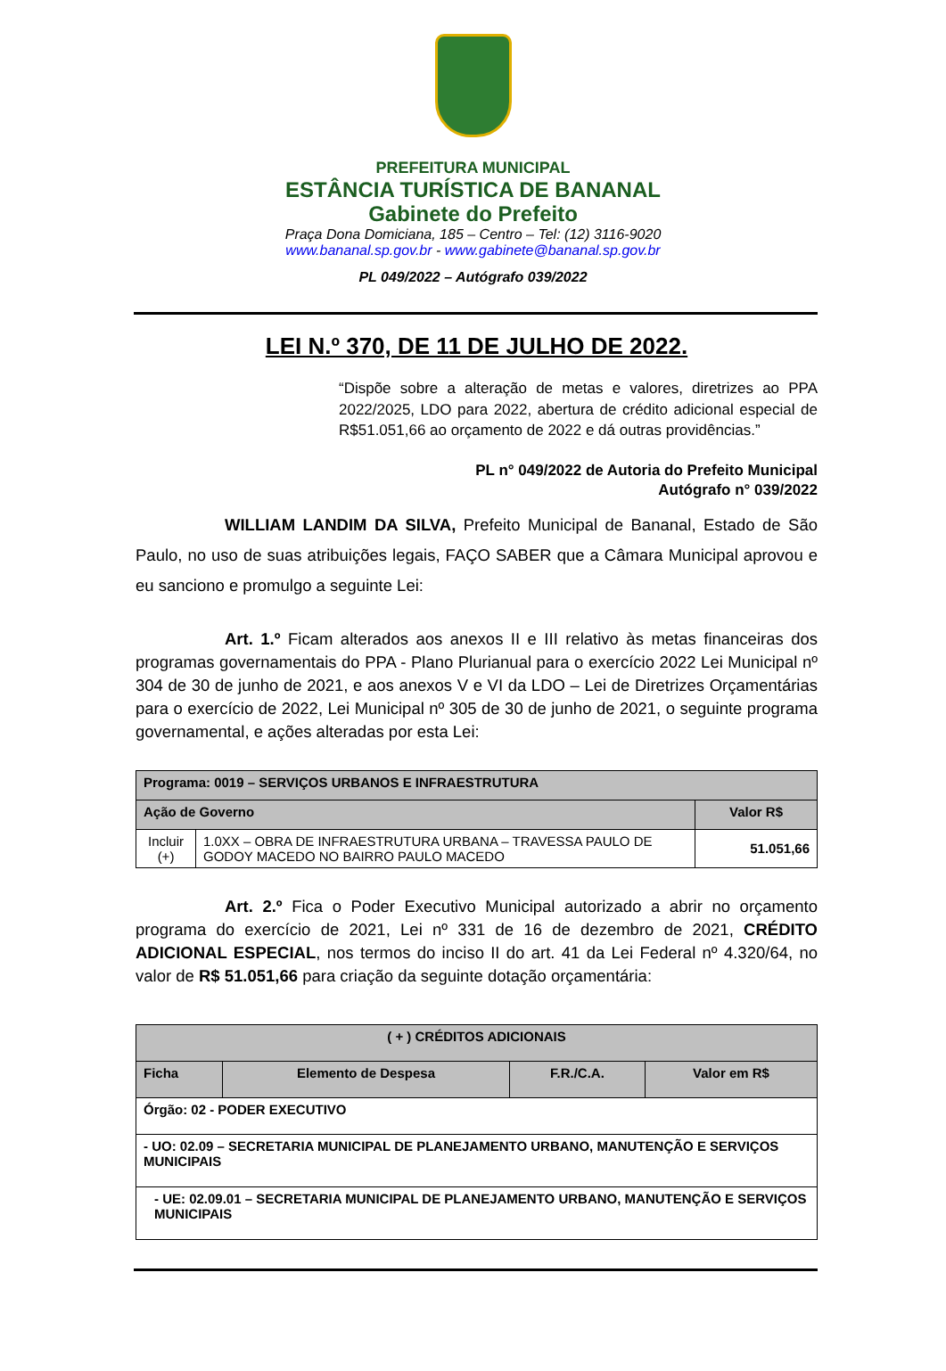PREFEITURA MUNICIPAL
ESTÂNCIA TURÍSTICA DE BANANAL
Gabinete do Prefeito
Praça Dona Domiciana, 185 – Centro – Tel: (12) 3116-9020
www.bananal.sp.gov.br - www.gabinete@bananal.sp.gov.br
PL 049/2022 – Autógrafo 039/2022
LEI N.º 370, DE 11 DE JULHO DE 2022.
“Dispõe sobre a alteração de metas e valores, diretrizes ao PPA 2022/2025, LDO para 2022, abertura de crédito adicional especial de R$51.051,66 ao orçamento de 2022 e dá outras providências.”
PL n° 049/2022 de Autoria do Prefeito Municipal
Autógrafo n° 039/2022
WILLIAM LANDIM DA SILVA, Prefeito Municipal de Bananal, Estado de São Paulo, no uso de suas atribuições legais, FAÇO SABER que a Câmara Municipal aprovou e eu sanciono e promulgo a seguinte Lei:
Art. 1.º Ficam alterados aos anexos II e III relativo às metas financeiras dos programas governamentais do PPA - Plano Plurianual para o exercício 2022 Lei Municipal nº 304 de 30 de junho de 2021, e aos anexos V e VI da LDO – Lei de Diretrizes Orçamentárias para o exercício de 2022, Lei Municipal nº 305 de 30 de junho de 2021, o seguinte programa governamental, e ações alteradas por esta Lei:
| Programa: 0019 – SERVIÇOS URBANOS E INFRAESTRUTURA | | |
| Ação de Governo | | Valor R$ |
| Incluir (+) | 1.0XX – OBRA DE INFRAESTRUTURA URBANA – TRAVESSA PAULO DE GODOY MACEDO NO BAIRRO PAULO MACEDO | 51.051,66 |
Art. 2.º Fica o Poder Executivo Municipal autorizado a abrir no orçamento programa do exercício de 2021, Lei nº 331 de 16 de dezembro de 2021, CRÉDITO ADICIONAL ESPECIAL, nos termos do inciso II do art. 41 da Lei Federal nº 4.320/64, no valor de R$ 51.051,66 para criação da seguinte dotação orçamentária:
| ( + ) CRÉDITOS ADICIONAIS | | | |
| --- | --- | --- | --- |
| Ficha | Elemento de Despesa | F.R./C.A. | Valor em R$ |
| Órgão: 02 - PODER EXECUTIVO | | | |
| - UO: 02.09 – SECRETARIA MUNICIPAL DE PLANEJAMENTO URBANO, MANUTENÇÃO E SERVIÇOS MUNICIPAIS | | | |
| - UE: 02.09.01 – SECRETARIA MUNICIPAL DE PLANEJAMENTO URBANO, MANUTENÇÃO E SERVIÇOS MUNICIPAIS | | | |